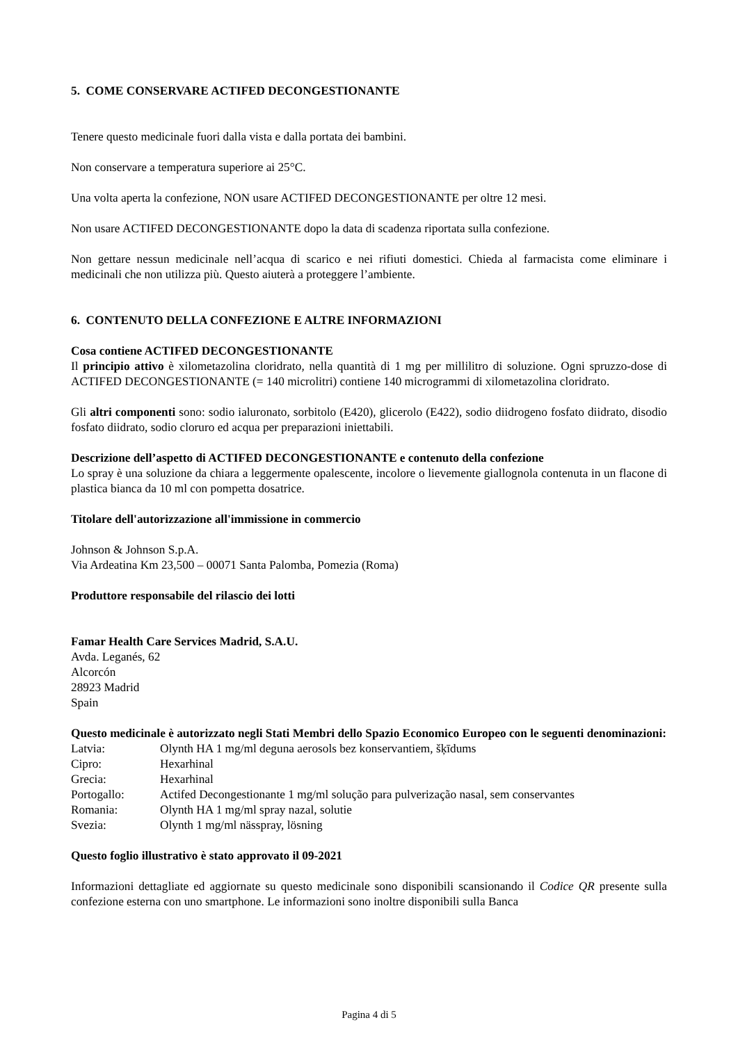5. COME CONSERVARE ACTIFED DECONGESTIONANTE
Tenere questo medicinale fuori dalla vista e dalla portata dei bambini.
Non conservare a temperatura superiore ai 25°C.
Una volta aperta la confezione, NON usare ACTIFED DECONGESTIONANTE per oltre 12 mesi.
Non usare ACTIFED DECONGESTIONANTE dopo la data di scadenza riportata sulla confezione.
Non gettare nessun medicinale nell’acqua di scarico e nei rifiuti domestici. Chieda al farmacista come eliminare i medicinali che non utilizza più. Questo aiuterà a proteggere l’ambiente.
6. CONTENUTO DELLA CONFEZIONE E ALTRE INFORMAZIONI
Cosa contiene ACTIFED DECONGESTIONANTE
Il principio attivo è xilometazolina cloridrato, nella quantità di 1 mg per millilitro di soluzione. Ogni spruzzo-dose di ACTIFED DECONGESTIONANTE (= 140 microlitri) contiene 140 microgrammi di xilometazolina cloridrato.
Gli altri componenti sono: sodio ialuronato, sorbitolo (E420), glicerolo (E422), sodio diidrogeno fosfato diidrato, disodio fosfato diidrato, sodio cloruro ed acqua per preparazioni iniettabili.
Descrizione dell’aspetto di ACTIFED DECONGESTIONANTE e contenuto della confezione
Lo spray è una soluzione da chiara a leggermente opalescente, incolore o lievemente giallognola contenuta in un flacone di plastica bianca da 10 ml con pompetta dosatrice.
Titolare dell'autorizzazione all'immissione in commercio
Johnson & Johnson S.p.A.
Via Ardeatina Km 23,500 – 00071 Santa Palomba, Pomezia (Roma)
Produttore responsabile del rilascio dei lotti
Famar Health Care Services Madrid, S.A.U.
Avda. Leganés, 62
Alcorcón
28923 Madrid
Spain
Questo medicinale è autorizzato negli Stati Membri dello Spazio Economico Europeo con le seguenti denominazioni:
| Latvia: | Olynth HA 1 mg/ml deguna aerosols bez konservantiem, šķīdums |
| Cipro: | Hexarhinal |
| Grecia: | Hexarhinal |
| Portogallo: | Actifed Decongestionante 1 mg/ml solução para pulverização nasal, sem conservantes |
| Romania: | Olynth HA 1 mg/ml spray nazal, solutie |
| Svezia: | Olynth 1 mg/ml nässpray, lösning |
Questo foglio illustrativo è stato approvato il 09-2021
Informazioni dettagliate ed aggiornate su questo medicinale sono disponibili scansionando il Codice QR presente sulla confezione esterna con uno smartphone. Le informazioni sono inoltre disponibili sulla Banca
Pagina 4 di 5